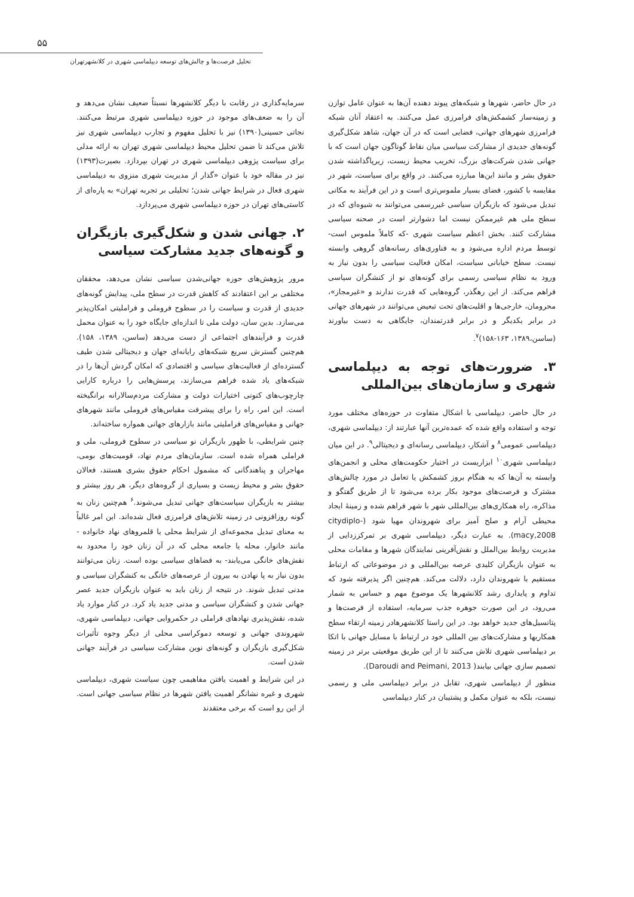۵۵
تحلیل فرصت‌ها و چالش‌های توسعه دیپلماسی شهری در کلانشهرتهران
سرمایه‌گذاری در رقابت با دیگر کلانشهرها نسبتاً ضعیف نشان می‌دهد و آن را به ضعف‌های موجود در حوزه دیپلماسی شهری مرتبط می‌کنند. نجاتی حسینی(۱۳۹۰) نیز با تحلیل مفهوم و تجارب دیپلماسی شهری نیز تلاش می‌کند تا ضمن تحلیل محیط دیپلماسی شهری تهران به ارائه مدلی برای سیاست پژوهی دیپلماسی شهری در تهران بپردازد. بصیرت(۱۳۹۳) نیز در مقاله خود با عنوان «گذار از مدیریت شهری منزوی به دیپلماسی شهری فعال در شرایط جهانی شدن؛ تحلیلی بر تجربه تهران» به پاره‌ای از کاستی‌های تهران در حوزه دیپلماسی شهری می‌پردازد.
۲. جهانی شدن و شکل‌گیری بازیگران و گونه‌های جدید مشارکت سیاسی
مرور پژوهش‌های حوزه جهانی‌شدن سیاسی نشان می‌دهد، محققان مختلفی بر این اعتقادند که کاهش قدرت در سطح ملی، پیدایش گونه‌های جدیدی از قدرت و سیاست را در سطوح فروملی و فراملیتی امکان‌پذیر می‌سازد. بدین سان، دولت ملی تا اندازه‌ای جایگاه خود را به عنوان محمل قدرت و فرآیندهای اجتماعی از دست می‌دهد (ساسن، ۱۳۸۹، ۱۵۸). هم‌چنین گسترش سریع شبکه‌های رایانه‌ای جهان و دیجیتالی شدن طیف گسترده‌ای از فعالیت‌های سیاسی و اقتصادی که امکان گردش آن‌ها را در شبکه‌های یاد شده فراهم می‌سازند، پرسش‌هایی را درباره کارایی چارچوب‌های کنونی اختیارات دولت و مشارکت مردم‌سالارانه برانگیخته است. این امر، راه را برای پیشرفت مقیاس‌های فروملی مانند شهرهای جهانی و مقیاس‌های فراملیتی مانند بازارهای جهانی همواره ساخته‌اند.
چنین شرایطی، با ظهور بازیگران نو سیاسی در سطوح فروملی، ملی و فراملی همراه شده است. سازمان‌های مردم نهاد، قومیت‌های بومی، مهاجران و پناهندگانی که مشمول احکام حقوق بشری هستند، فعالان حقوق بشر و محیط زیست و بسیاری از گروه‌های دیگر، هر روز بیشتر و بیشتر به بازیگران سیاست‌های جهانی تبدیل می‌شوند.<sup>۶</sup> هم‌چنین زنان به گونه روزافزونی در زمینه تلاش‌های فرامرزی فعال شده‌اند. این امر غالباً به معنای تبدیل مجموعه‌ای از شرایط محلی یا قلمروهای نهاد خانواده - مانند خانوار، محله یا جامعه محلی که در آن زنان خود را محدود به نقش‌های خانگی می‌یابند- به فضاهای سیاسی بوده است. زنان می‌توانند بدون نیاز به پا نهادن به بیرون از عرصه‌های خانگی به کنشگران سیاسی و مدنی تبدیل شوند. در نتیجه از زنان باید به عنوان بازیگران جدید عصر جهانی شدن و کنشگران سیاسی و مدنی جدید یاد کرد. در کنار موارد یاد شده، نقش‌پذیری نهادهای فراملی در حکمروایی جهانی، دیپلماسی شهری، شهروندی جهانی و توسعه دموکراسی محلی از دیگر وجوه تأثیرات شکل‌گیری بازیگران و گونه‌های نوین مشارکت سیاسی در فرآیند جهانی شدن است.
در این شرایط و اهمیت یافتن مفاهیمی چون سیاست شهری، دیپلماسی شهری و غیره نشانگر اهمیت یافتن شهرها در نظام سیاسی جهانی است. از این رو است که برخی معتقدند
در حال حاضر، شهرها و شبکه‌های پیوند دهنده آن‌ها به عنوان عامل توازن و زمینه‌ساز کشمکش‌های فرامرزی عمل می‌کنند. به اعتقاد آنان شبکه فرامرزی شهرهای جهانی، فضایی است که در آن جهان، شاهد شکل‌گیری گونه‌های جدیدی از مشارکت سیاسی میان نقاط گوناگون جهان است که با جهانی شدن شرکت‌های بزرگ، تخریب محیط زیست، زیرپاگذاشته شدن حقوق بشر و مانند این‌ها مبارزه می‌کنند. در واقع برای سیاست، شهر در مقایسه با کشور، فضای بسیار ملموس‌تری است و در این فرآیند به مکانی تبدیل می‌شود که بازیگران سیاسی غیررسمی می‌توانند به شیوه‌ای که در سطح ملی هم غیرممکن نیست اما دشوارتر است در صحنه سیاسی مشارکت کنند. بخش اعظم سیاست شهری -که کاملاً ملموس است- توسط مردم اداره می‌شود و به فناوری‌های رسانه‌های گروهی وابسته نیست. سطح خیابانی سیاست، امکان فعالیت سیاسی را بدون نیاز به ورود به نظام سیاسی رسمی برای گونه‌های نو از کنشگران سیاسی فراهم می‌کند. از این رهگذر، گروه‌هایی که قدرت ندارند و «غیرمجاز»، محرومان، خارجی‌ها و اقلیت‌های تحت تبعیض می‌توانند در شهرهای جهانی در برابر یکدیگر و در برابر قدرتمندان، جایگاهی به دست بیاورند (ساسن،۱۳۸۹، ۱۶۳-۱۵۸)<sup>۷</sup>.
۳. ضرورت‌های توجه به دیپلماسی شهری و سازمان‌های بین‌المللی
در حال حاضر، دیپلماسی با اشکال متفاوت در حوزه‌های مختلف مورد توجه و استفاده واقع شده که عمده‌ترین آنها عبارتند از: دیپلماسی شهری، دیپلماسی عمومی<sup>۸</sup> و آشکار، دیپلماسی رسانه‌ای و دیجیتالی<sup>۹</sup>. در این میان دیپلماسی شهری<sup>۱۰</sup> ابزاریست در اختیار حکومت‌های محلی و انجمن‌های وابسته به آن‌ها که به هنگام بروز کشمکش یا تعامل در مورد چالش‌های مشترک و فرصت‌های موجود بکار برده می‌شود تا از طریق گفتگو و مذاکره، راه همکاری‌های بین‌المللی شهر با شهر فراهم شده و زمینهٔ ایجاد محیطی آرام و صلح آمیز برای شهروندان مهیا شود (citydiplo- macy,2008). به عبارت دیگر، دیپلماسی شهری بر تمرکززدایی از مدیریت روابط بین‌الملل و نقش‌آفرینی نمایندگان شهرها و مقامات محلی به عنوان بازیگران کلیدی عرصه بین‌المللی و در موضوعاتی که ارتباط مستقیم با شهروندان دارد، دلالت می‌کند. هم‌چنین اگر پذیرفته شود که تداوم و پایداری رشد کلانشهرها یک موضوع مهم و حساس به شمار می‌رود، در این صورت جوهره جذب سرمایه، استفاده از فرصت‌ها و پتانسیل‌های جدید خواهد بود. در این راستا کلانشهرهادر زمینه ارتقاء سطح همکاریها و مشارکت‌های بین المللی خود در ارتباط با مسایل جهانی با اتکا بر دیپلماسی شهری تلاش می‌کنند تا از این طریق موقعیتی برتر در زمینه تصمیم سازی جهانی بیابند( Daroudi and Peimani, 2013).
منظور از دیپلماسی شهری، تقابل در برابر دیپلماسی ملی و رسمی نیست، بلکه به عنوان مکمل و پشتیبان در کنار دیپلماسی